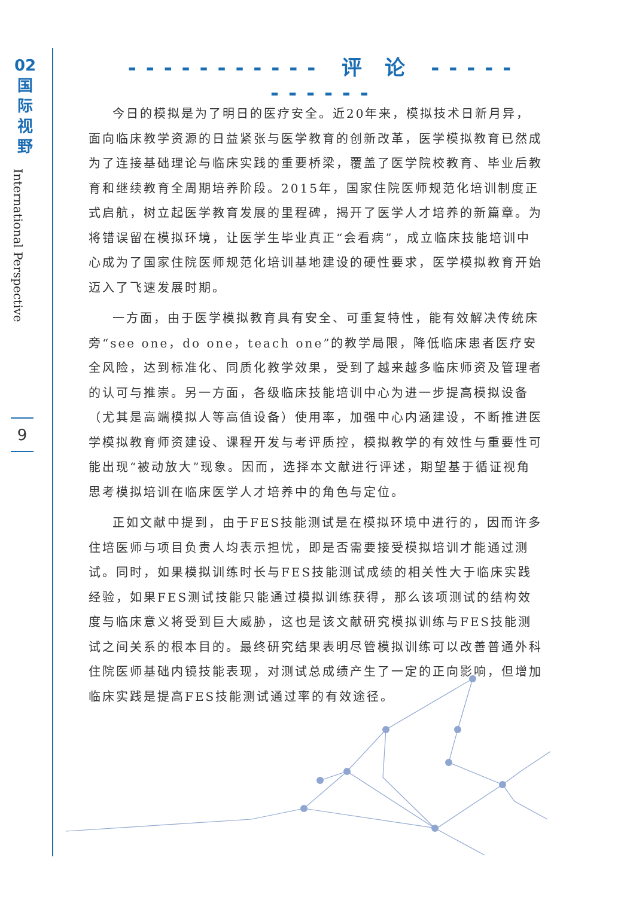02
国
际
视
野
International Perspective
9
- - - - - - - - - - - 评　论 - - - - - - - - - - -
今日的模拟是为了明日的医疗安全。近20年来，模拟技术日新月异，面向临床教学资源的日益紧张与医学教育的创新改革，医学模拟教育已然成为了连接基础理论与临床实践的重要桥梁，覆盖了医学院校教育、毕业后教育和继续教育全周期培养阶段。2015年，国家住院医师规范化培训制度正式启航，树立起医学教育发展的里程碑，揭开了医学人才培养的新篇章。为将错误留在模拟环境，让医学生毕业真正“会看病”，成立临床技能培训中心成为了国家住院医师规范化培训基地建设的硬性要求，医学模拟教育开始迈入了飞速发展时期。
一方面，由于医学模拟教育具有安全、可重复特性，能有效解决传统床旁“see one，do one，teach one”的教学局限，降低临床患者医疗安全风险，达到标准化、同质化教学效果，受到了越来越多临床师资及管理者的认可与推崇。另一方面，各级临床技能培训中心为进一步提高模拟设备（尤其是高端模拟人等高值设备）使用率，加强中心内涵建设，不断推进医学模拟教育师资建设、课程开发与考评质控，模拟教学的有效性与重要性可能出现“被动放大”现象。因而，选择本文献进行评述，期望基于循证视角思考模拟培训在临床医学人才培养中的角色与定位。
正如文献中提到，由于FES技能测试是在模拟环境中进行的，因而许多住培医师与项目负责人均表示担忧，即是否需要接受模拟培训才能通过测试。同时，如果模拟训练时长与FES技能测试成绩的相关性大于临床实践经验，如果FES测试技能只能通过模拟训练获得，那么该项测试的结构效度与临床意义将受到巨大威胁，这也是该文献研究模拟训练与FES技能测试之间关系的根本目的。最终研究结果表明尽管模拟训练可以改善普通外科住院医师基础内镜技能表现，对测试总成绩产生了一定的正向影响，但增加临床实践是提高FES技能测试通过率的有效途径。